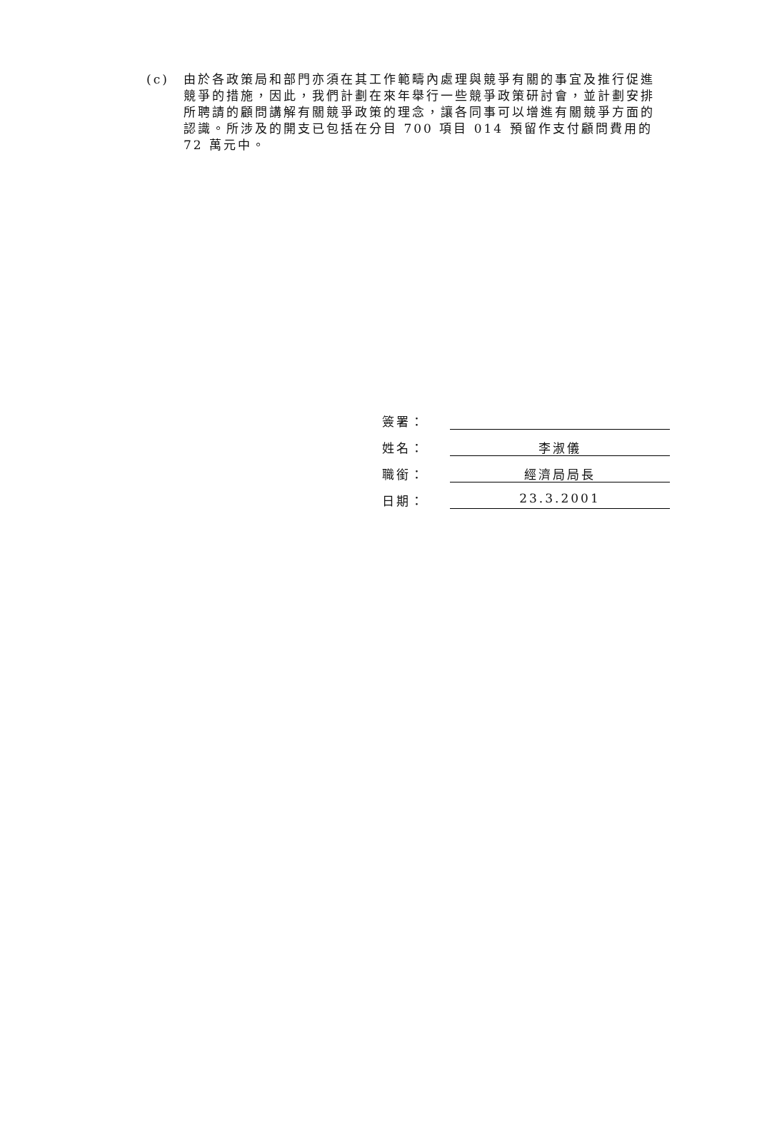(c) 由於各政策局和部門亦須在其工作範疇內處理與競爭有關的事宜及推行促進競爭的措施，因此，我們計劃在來年舉行一些競爭政策研討會，並計劃安排所聘請的顧問講解有關競爭政策的理念，讓各同事可以增進有關競爭方面的認識。所涉及的開支已包括在分目 700 項目 014 預留作支付顧問費用的 72 萬元中。
簽署：
姓名：
李淑儀
職銜：
經濟局局長
日期：
23.3.2001